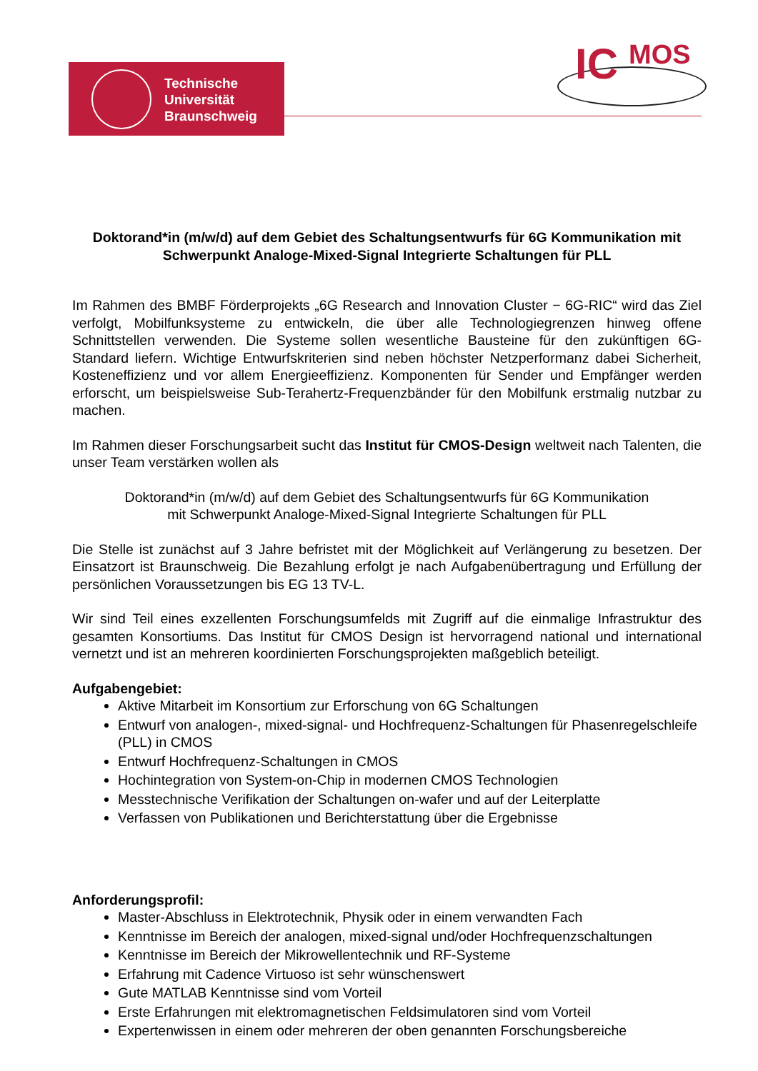Technische
Universität
Braunschweig
IC MOS
Doktorand*in (m/w/d) auf dem Gebiet des Schaltungsentwurfs für 6G Kommunikation mit Schwerpunkt Analoge-Mixed-Signal Integrierte Schaltungen für PLL
Im Rahmen des BMBF Förderprojekts „6G Research and Innovation Cluster − 6G-RIC“ wird das Ziel verfolgt, Mobilfunksysteme zu entwickeln, die über alle Technologiegrenzen hinweg offene Schnittstellen verwenden. Die Systeme sollen wesentliche Bausteine für den zukünftigen 6G-Standard liefern. Wichtige Entwurfskriterien sind neben höchster Netzperformanz dabei Sicherheit, Kosteneffizienz und vor allem Energieeffizienz. Komponenten für Sender und Empfänger werden erforscht, um beispielsweise Sub-Terahertz-Frequenzbänder für den Mobilfunk erstmalig nutzbar zu machen.
Im Rahmen dieser Forschungsarbeit sucht das Institut für CMOS-Design weltweit nach Talenten, die unser Team verstärken wollen als
Doktorand*in (m/w/d) auf dem Gebiet des Schaltungsentwurfs für 6G Kommunikation
mit Schwerpunkt Analoge-Mixed-Signal Integrierte Schaltungen für PLL
Die Stelle ist zunächst auf 3 Jahre befristet mit der Möglichkeit auf Verlängerung zu besetzen. Der Einsatzort ist Braunschweig. Die Bezahlung erfolgt je nach Aufgabenübertragung und Erfüllung der persönlichen Voraussetzungen bis EG 13 TV-L.
Wir sind Teil eines exzellenten Forschungsumfelds mit Zugriff auf die einmalige Infrastruktur des gesamten Konsortiums. Das Institut für CMOS Design ist hervorragend national und international vernetzt und ist an mehreren koordinierten Forschungsprojekten maßgeblich beteiligt.
Aufgabengebiet:
Aktive Mitarbeit im Konsortium zur Erforschung von 6G Schaltungen
Entwurf von analogen-, mixed-signal- und Hochfrequenz-Schaltungen für Phasenregelschleife (PLL) in CMOS
Entwurf Hochfrequenz-Schaltungen in CMOS
Hochintegration von System-on-Chip in modernen CMOS Technologien
Messtechnische Verifikation der Schaltungen on-wafer und auf der Leiterplatte
Verfassen von Publikationen und Berichterstattung über die Ergebnisse
Anforderungsprofil:
Master-Abschluss in Elektrotechnik, Physik oder in einem verwandten Fach
Kenntnisse im Bereich der analogen, mixed-signal und/oder Hochfrequenzschaltungen
Kenntnisse im Bereich der Mikrowellentechnik und RF-Systeme
Erfahrung mit Cadence Virtuoso ist sehr wünschenswert
Gute MATLAB Kenntnisse sind vom Vorteil
Erste Erfahrungen mit elektromagnetischen Feldsimulatoren sind vom Vorteil
Expertenwissen in einem oder mehreren der oben genannten Forschungsbereiche